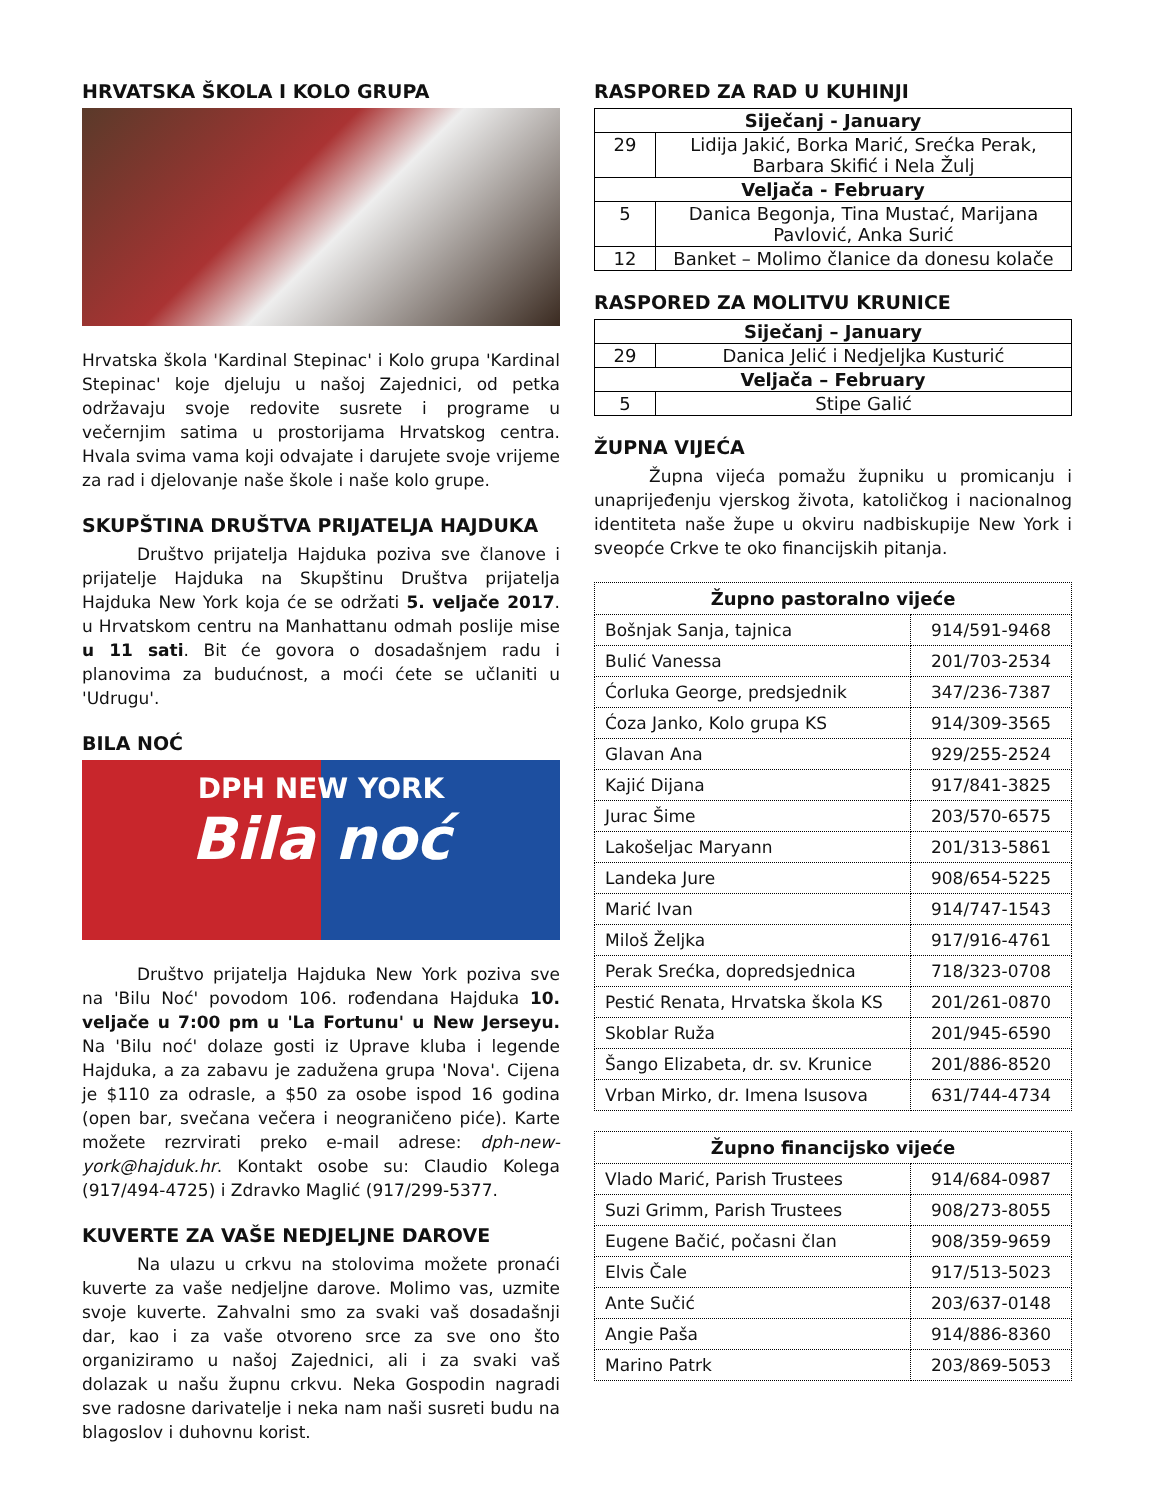HRVATSKA ŠKOLA I KOLO GRUPA
Hrvatska škola 'Kardinal Stepinac' i Kolo grupa 'Kardinal Stepinac' koje djeluju u našoj Zajednici, od petka održavaju svoje redovite susrete i programe u večernjim satima u prostorijama Hrvatskog centra. Hvala svima vama koji odvajate i darujete svoje vrijeme za rad i djelovanje naše škole i naše kolo grupe.
SKUPŠTINA DRUŠTVA PRIJATELJA HAJDUKA
Društvo prijatelja Hajduka poziva sve članove i prijatelje Hajduka na Skupštinu Društva prijatelja Hajduka New York koja će se održati 5. veljače 2017. u Hrvatskom centru na Manhattanu odmah poslije mise u 11 sati. Bit će govora o dosadašnjem radu i planovima za budućnost, a moći ćete se učlaniti u 'Udrugu'.
BILA NOĆ
DPH NEW YORK
Bila noć
Društvo prijatelja Hajduka New York poziva sve na 'Bilu Noć' povodom 106. rođendana Hajduka 10. veljače u 7:00 pm u 'La Fortunu' u New Jerseyu. Na 'Bilu noć' dolaze gosti iz Uprave kluba i legende Hajduka, a za zabavu je zadužena grupa 'Nova'. Cijena je $110 za odrasle, a $50 za osobe ispod 16 godina (open bar, svečana večera i neograničeno piće). Karte možete rezrvirati preko e-mail adrese: dph-new-york@hajduk.hr. Kontakt osobe su: Claudio Kolega (917/494-4725) i Zdravko Maglić (917/299-5377.
KUVERTE ZA VAŠE NEDJELJNE DAROVE
Na ulazu u crkvu na stolovima možete pronaći kuverte za vaše nedjeljne darove. Molimo vas, uzmite svoje kuverte. Zahvalni smo za svaki vaš dosadašnji dar, kao i za vaše otvoreno srce za sve ono što organiziramo u našoj Zajednici, ali i za svaki vaš dolazak u našu župnu crkvu. Neka Gospodin nagradi sve radosne darivatelje i neka nam naši susreti budu na blagoslov i duhovnu korist.
RASPORED ZA RAD U KUHINJI
| Siječanj - January | |
| --- | --- |
| 29 | Lidija Jakić, Borka Marić, Srećka Perak, Barbara Skifić i Nela Žulj |
| Veljača - February | |
| 5 | Danica Begonja, Tina Mustać, Marijana Pavlović, Anka Surić |
| 12 | Banket – Molimo članice da donesu kolače |
RASPORED ZA MOLITVU KRUNICE
| Siječanj – January | |
| --- | --- |
| 29 | Danica Jelić i Nedjeljka Kusturić |
| Veljača – February | |
| 5 | Stipe Galić |
ŽUPNA VIJEĆA
Župna vijeća pomažu župniku u promicanju i unaprijeđenju vjerskog života, katoličkog i nacionalnog identiteta naše župe u okviru nadbiskupije New York i sveopće Crkve te oko financijskih pitanja.
| Župno pastoralno vijeće | |
| --- | --- |
| Bošnjak Sanja, tajnica | 914/591-9468 |
| Bulić Vanessa | 201/703-2534 |
| Ćorluka George, predsjednik | 347/236-7387 |
| Ćoza Janko, Kolo grupa KS | 914/309-3565 |
| Glavan Ana | 929/255-2524 |
| Kajić Dijana | 917/841-3825 |
| Jurac Šime | 203/570-6575 |
| Lakošeljac Maryann | 201/313-5861 |
| Landeka Jure | 908/654-5225 |
| Marić Ivan | 914/747-1543 |
| Miloš Željka | 917/916-4761 |
| Perak Srećka, dopredsjednica | 718/323-0708 |
| Pestić Renata, Hrvatska škola KS | 201/261-0870 |
| Skoblar Ruža | 201/945-6590 |
| Šango Elizabeta, dr. sv. Krunice | 201/886-8520 |
| Vrban Mirko, dr. Imena Isusova | 631/744-4734 |
| Župno financijsko vijeće | |
| --- | --- |
| Vlado Marić, Parish Trustees | 914/684-0987 |
| Suzi Grimm, Parish Trustees | 908/273-8055 |
| Eugene Bačić, počasni član | 908/359-9659 |
| Elvis Čale | 917/513-5023 |
| Ante Sučić | 203/637-0148 |
| Angie Paša | 914/886-8360 |
| Marino Patrk | 203/869-5053 |